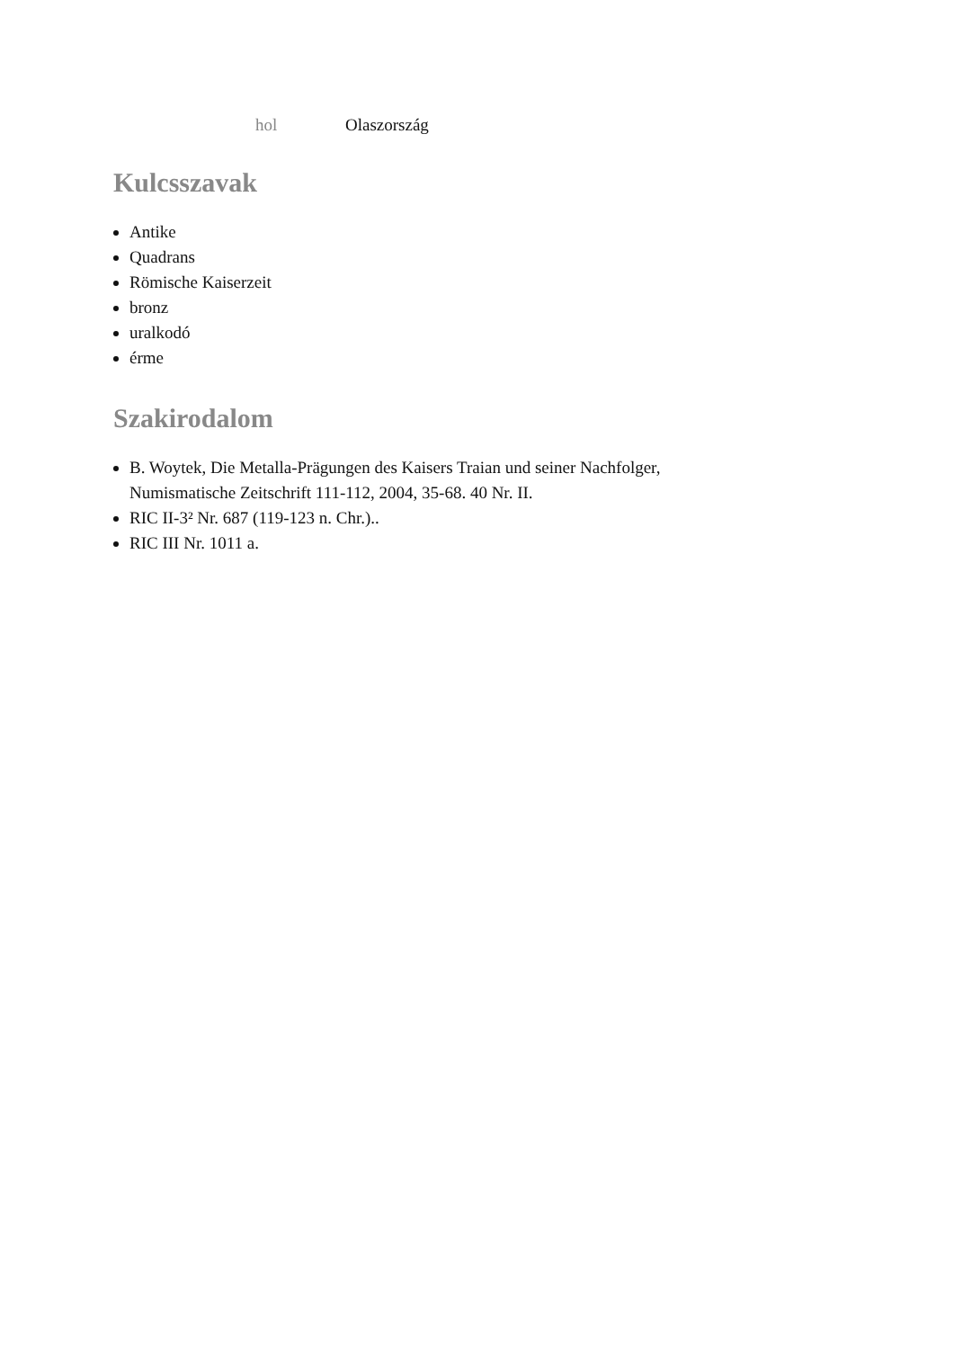| hol | Olaszország |
Kulcsszavak
Antike
Quadrans
Römische Kaiserzeit
bronz
uralkodó
érme
Szakirodalom
B. Woytek, Die Metalla-Prägungen des Kaisers Traian und seiner Nachfolger, Numismatische Zeitschrift 111-112, 2004, 35-68. 40 Nr. II.
RIC II-3² Nr. 687 (119-123 n. Chr.)..
RIC III Nr. 1011 a.